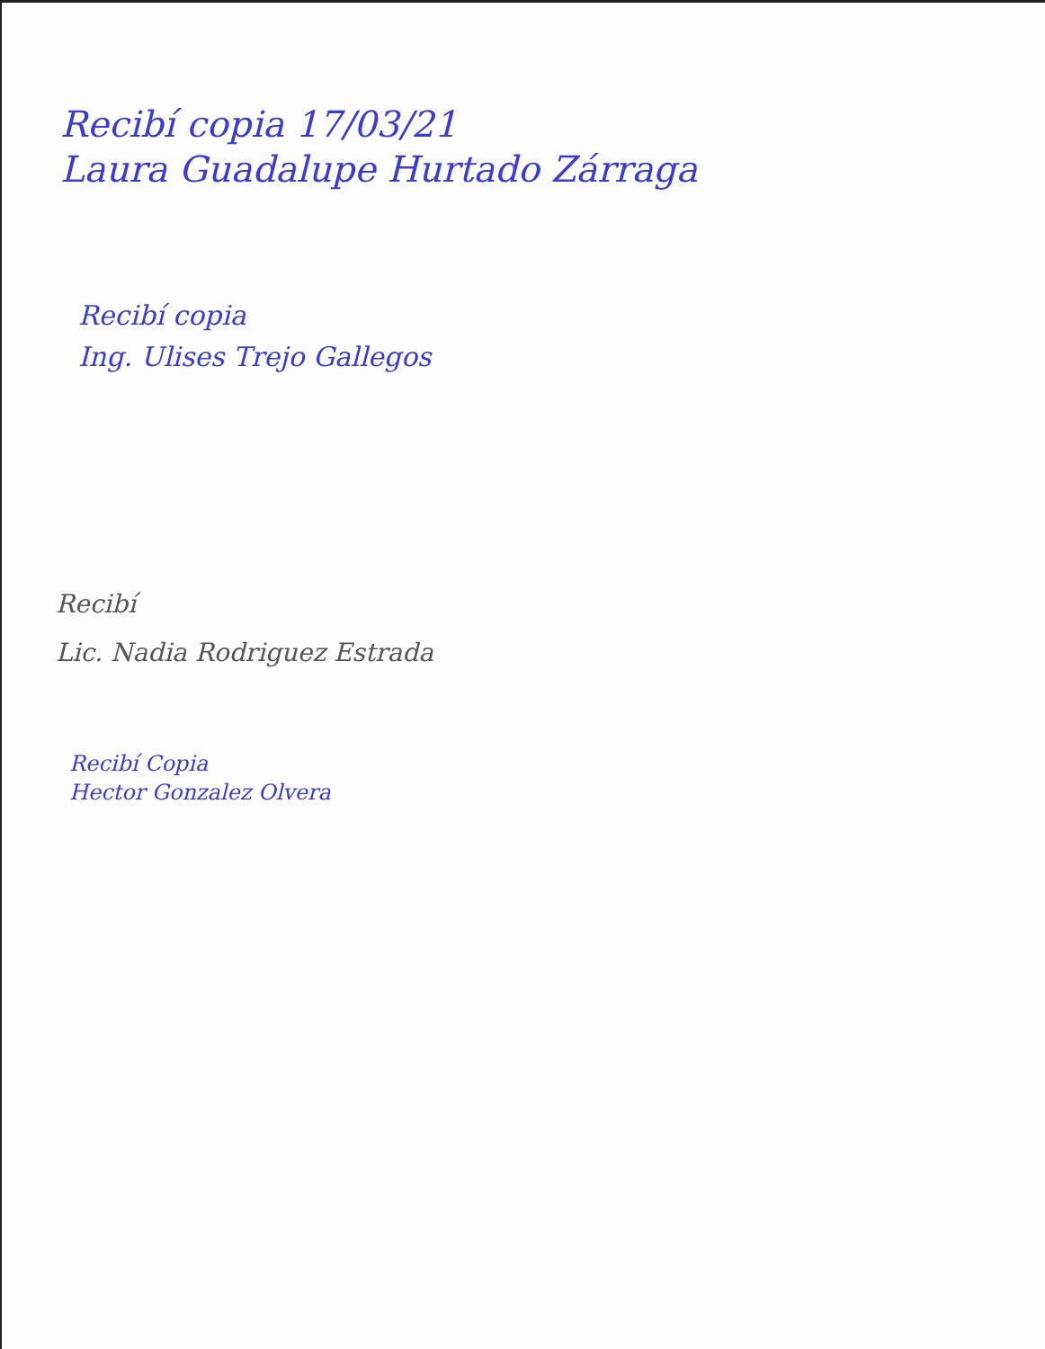Recibí copia 17/03/21
Laura Guadalupe Hurtado Zárraga
Recibí copia
Ing. Ulises Trejo Gallegos
Recibí
Lic. Nadia Rodriguez Estrada
Recibí Copia
Hector Gonzalez Olvera